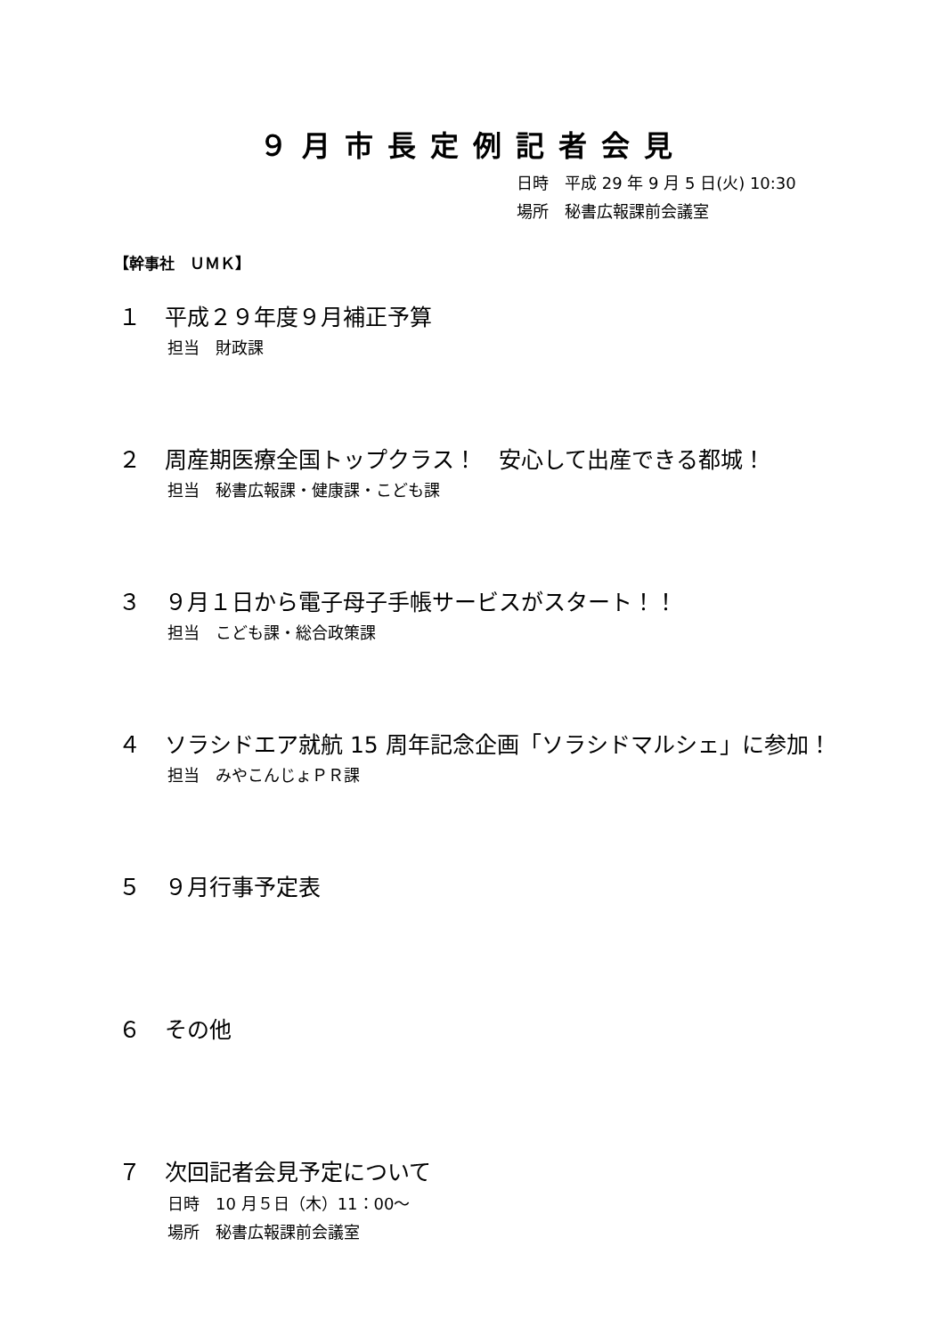９月市長定例記者会見
日時　平成 29 年 9 月 5 日(火) 10:30
場所　秘書広報課前会議室
【幹事社　ＵＭＫ】
１ 平成２９年度９月補正予算
担当　財政課
２ 周産期医療全国トップクラス！　安心して出産できる都城！
担当　秘書広報課・健康課・こども課
３ ９月１日から電子母子手帳サービスがスタート！！
担当　こども課・総合政策課
４ ソラシドエア就航 15 周年記念企画「ソラシドマルシェ」に参加！
担当　みやこんじょＰＲ課
５ ９月行事予定表
６ その他
７ 次回記者会見予定について
日時　10 月５日（木）11：00～
場所　秘書広報課前会議室